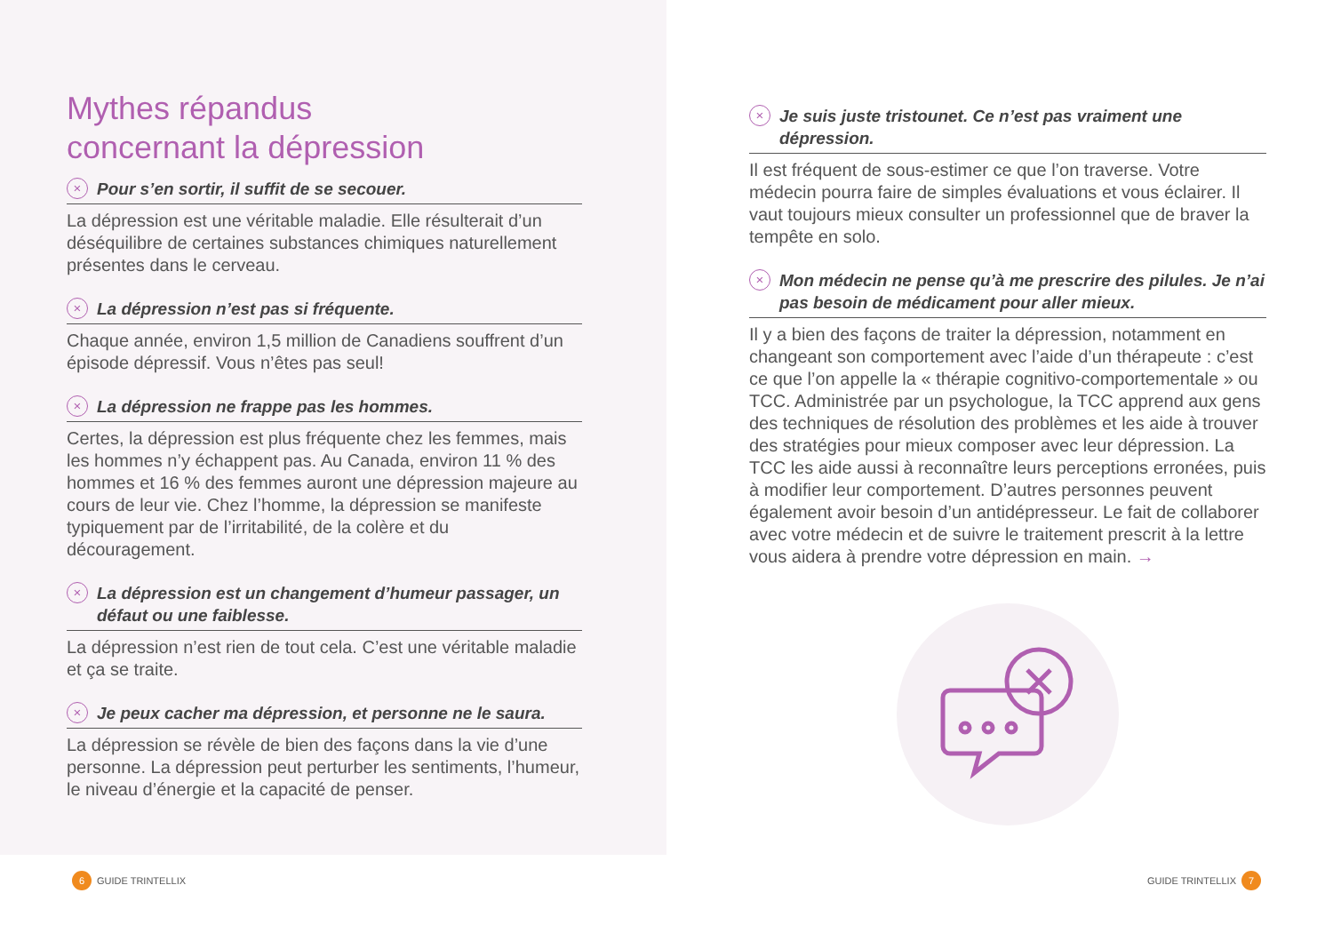Mythes répandus
concernant la dépression
× Pour s’en sortir, il suffit de se secouer.
La dépression est une véritable maladie. Elle résulterait d’un déséquilibre de certaines substances chimiques naturellement présentes dans le cerveau.
× La dépression n’est pas si fréquente.
Chaque année, environ 1,5 million de Canadiens souffrent d’un épisode dépressif. Vous n’êtes pas seul!
× La dépression ne frappe pas les hommes.
Certes, la dépression est plus fréquente chez les femmes, mais les hommes n’y échappent pas. Au Canada, environ 11 % des hommes et 16 % des femmes auront une dépression majeure au cours de leur vie. Chez l’homme, la dépression se manifeste typiquement par de l’irritabilité, de la colère et du découragement.
× La dépression est un changement d’humeur passager, un défaut ou une faiblesse.
La dépression n’est rien de tout cela. C’est une véritable maladie et ça se traite.
× Je peux cacher ma dépression, et personne ne le saura.
La dépression se révèle de bien des façons dans la vie d’une personne. La dépression peut perturber les sentiments, l’humeur, le niveau d’énergie et la capacité de penser.
× Je suis juste tristounet. Ce n’est pas vraiment une dépression.
Il est fréquent de sous-estimer ce que l’on traverse. Votre médecin pourra faire de simples évaluations et vous éclairer. Il vaut toujours mieux consulter un professionnel que de braver la tempête en solo.
× Mon médecin ne pense qu’à me prescrire des pilules. Je n’ai pas besoin de médicament pour aller mieux.
Il y a bien des façons de traiter la dépression, notamment en changeant son comportement avec l’aide d’un thérapeute : c’est ce que l’on appelle la « thérapie cognitivo-comportementale » ou TCC. Administrée par un psychologue, la TCC apprend aux gens des techniques de résolution des problèmes et les aide à trouver des stratégies pour mieux composer avec leur dépression. La TCC les aide aussi à reconnaître leurs perceptions erronées, puis à modifier leur comportement. D’autres personnes peuvent également avoir besoin d’un antidépresseur. Le fait de collaborer avec votre médecin et de suivre le traitement prescrit à la lettre vous aidera à prendre votre dépression en main. →
6 GUIDE TRINTELLIX GUIDE TRINTELLIX 7